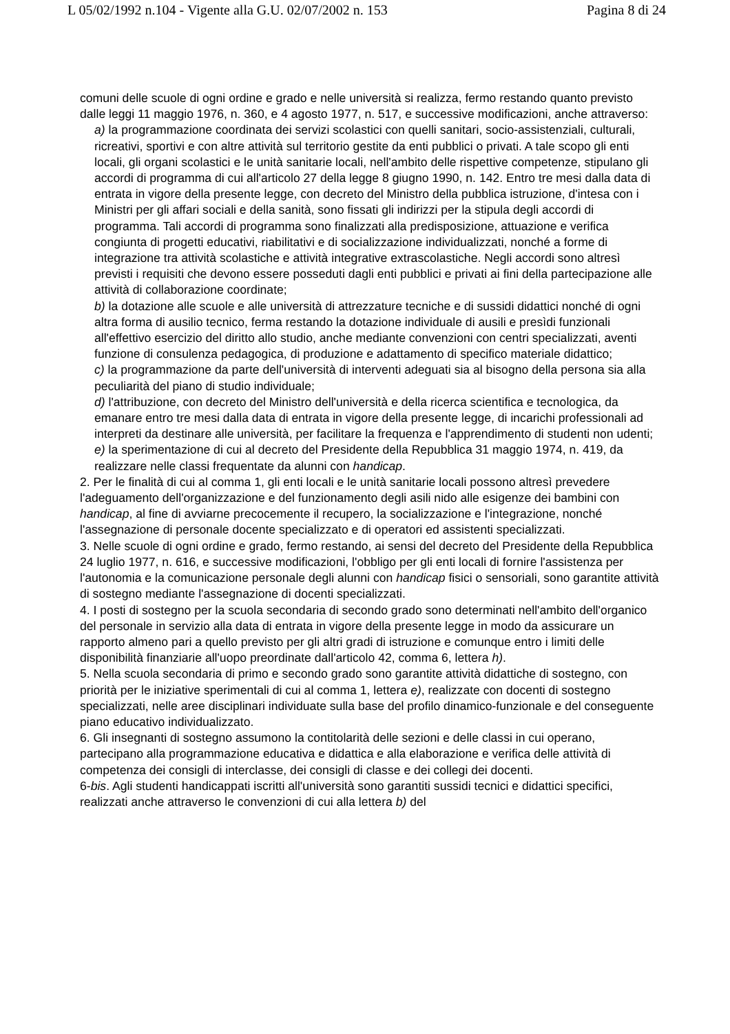L 05/02/1992 n.104 - Vigente alla G.U. 02/07/2002 n. 153 Pagina 8 di 24
comuni delle scuole di ogni ordine e grado e nelle università si realizza, fermo restando quanto previsto dalle leggi 11 maggio 1976, n. 360, e 4 agosto 1977, n. 517, e successive modificazioni, anche attraverso:
a) la programmazione coordinata dei servizi scolastici con quelli sanitari, socio-assistenziali, culturali, ricreativi, sportivi e con altre attività sul territorio gestite da enti pubblici o privati. A tale scopo gli enti locali, gli organi scolastici e le unità sanitarie locali, nell'ambito delle rispettive competenze, stipulano gli accordi di programma di cui all'articolo 27 della legge 8 giugno 1990, n. 142. Entro tre mesi dalla data di entrata in vigore della presente legge, con decreto del Ministro della pubblica istruzione, d'intesa con i Ministri per gli affari sociali e della sanità, sono fissati gli indirizzi per la stipula degli accordi di programma. Tali accordi di programma sono finalizzati alla predisposizione, attuazione e verifica congiunta di progetti educativi, riabilitativi e di socializzazione individualizzati, nonché a forme di integrazione tra attività scolastiche e attività integrative extrascolastiche. Negli accordi sono altresì previsti i requisiti che devono essere posseduti dagli enti pubblici e privati ai fini della partecipazione alle attività di collaborazione coordinate;
b) la dotazione alle scuole e alle università di attrezzature tecniche e di sussidi didattici nonché di ogni altra forma di ausilio tecnico, ferma restando la dotazione individuale di ausili e presìdi funzionali all'effettivo esercizio del diritto allo studio, anche mediante convenzioni con centri specializzati, aventi funzione di consulenza pedagogica, di produzione e adattamento di specifico materiale didattico;
c) la programmazione da parte dell'università di interventi adeguati sia al bisogno della persona sia alla peculiarità del piano di studio individuale;
d) l'attribuzione, con decreto del Ministro dell'università e della ricerca scientifica e tecnologica, da emanare entro tre mesi dalla data di entrata in vigore della presente legge, di incarichi professionali ad interpreti da destinare alle università, per facilitare la frequenza e l'apprendimento di studenti non udenti;
e) la sperimentazione di cui al decreto del Presidente della Repubblica 31 maggio 1974, n. 419, da realizzare nelle classi frequentate da alunni con handicap.
2. Per le finalità di cui al comma 1, gli enti locali e le unità sanitarie locali possono altresì prevedere l'adeguamento dell'organizzazione e del funzionamento degli asili nido alle esigenze dei bambini con handicap, al fine di avviarne precocemente il recupero, la socializzazione e l'integrazione, nonché l'assegnazione di personale docente specializzato e di operatori ed assistenti specializzati.
3. Nelle scuole di ogni ordine e grado, fermo restando, ai sensi del decreto del Presidente della Repubblica 24 luglio 1977, n. 616, e successive modificazioni, l'obbligo per gli enti locali di fornire l'assistenza per l'autonomia e la comunicazione personale degli alunni con handicap fisici o sensoriali, sono garantite attività di sostegno mediante l'assegnazione di docenti specializzati.
4. I posti di sostegno per la scuola secondaria di secondo grado sono determinati nell'ambito dell'organico del personale in servizio alla data di entrata in vigore della presente legge in modo da assicurare un rapporto almeno pari a quello previsto per gli altri gradi di istruzione e comunque entro i limiti delle disponibilità finanziarie all'uopo preordinate dall'articolo 42, comma 6, lettera h).
5. Nella scuola secondaria di primo e secondo grado sono garantite attività didattiche di sostegno, con priorità per le iniziative sperimentali di cui al comma 1, lettera e), realizzate con docenti di sostegno specializzati, nelle aree disciplinari individuate sulla base del profilo dinamico-funzionale e del conseguente piano educativo individualizzato.
6. Gli insegnanti di sostegno assumono la contitolarità delle sezioni e delle classi in cui operano, partecipano alla programmazione educativa e didattica e alla elaborazione e verifica delle attività di competenza dei consigli di interclasse, dei consigli di classe e dei collegi dei docenti.
6-bis. Agli studenti handicappati iscritti all'università sono garantiti sussidi tecnici e didattici specifici, realizzati anche attraverso le convenzioni di cui alla lettera b) del